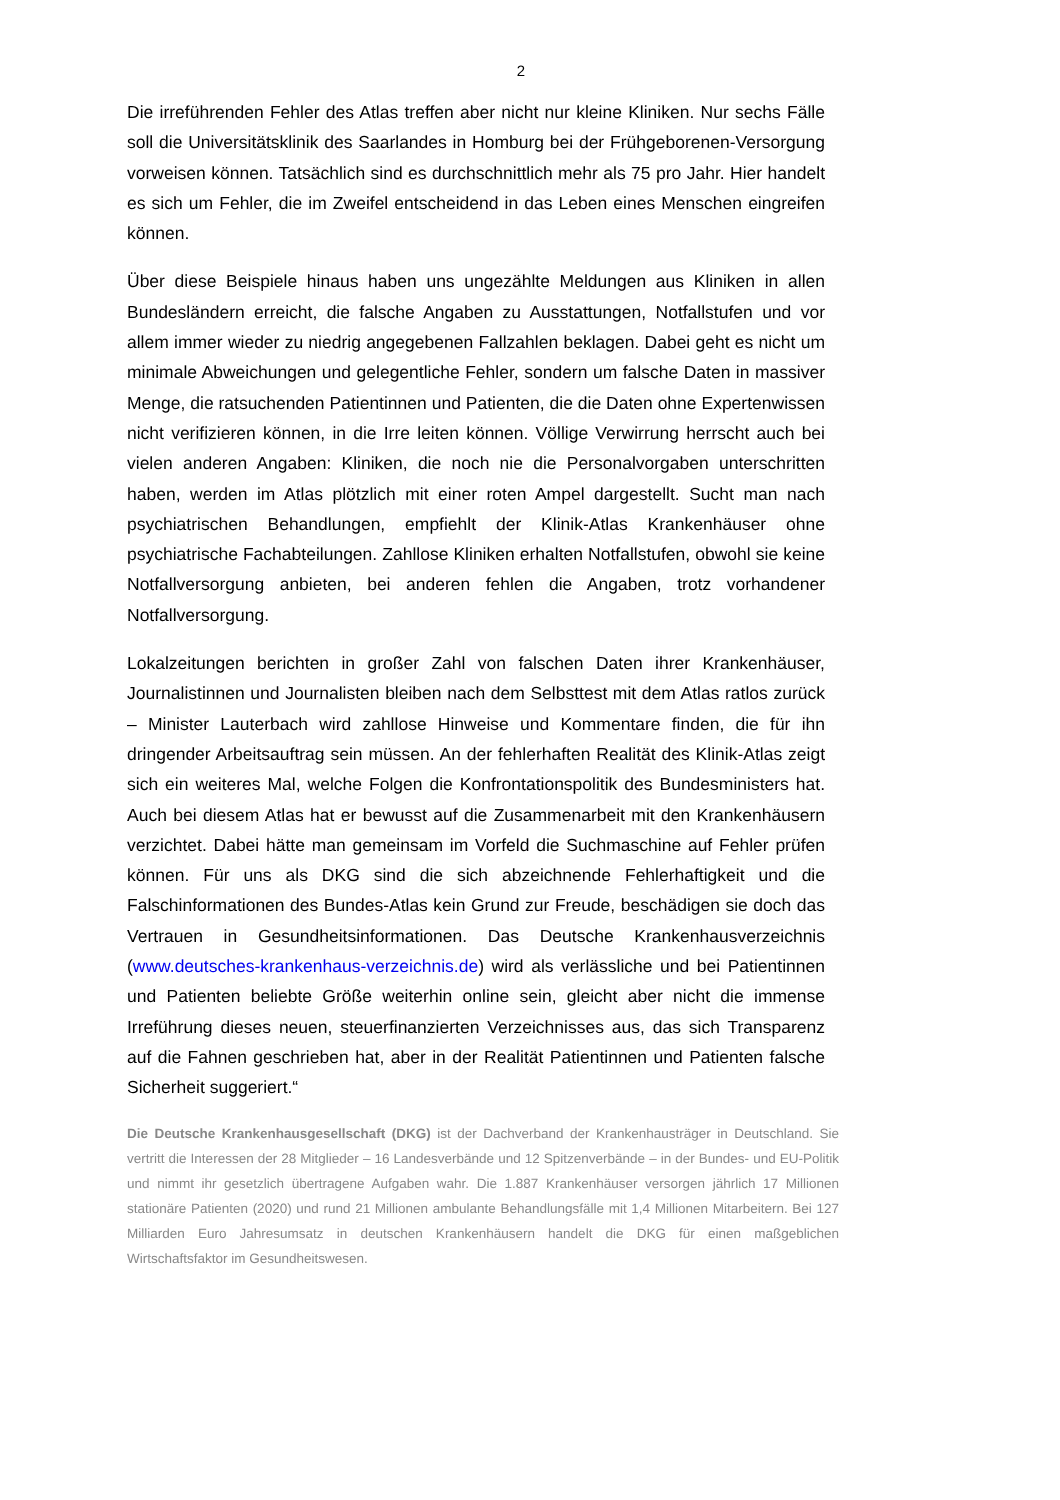2
Die irreführenden Fehler des Atlas treffen aber nicht nur kleine Kliniken. Nur sechs Fälle soll die Universitätsklinik des Saarlandes in Homburg bei der Frühgeborenen-Versorgung vorweisen können. Tatsächlich sind es durchschnittlich mehr als 75 pro Jahr. Hier handelt es sich um Fehler, die im Zweifel entscheidend in das Leben eines Menschen eingreifen können.
Über diese Beispiele hinaus haben uns ungezählte Meldungen aus Kliniken in allen Bundesländern erreicht, die falsche Angaben zu Ausstattungen, Notfallstufen und vor allem immer wieder zu niedrig angegebenen Fallzahlen beklagen. Dabei geht es nicht um minimale Abweichungen und gelegentliche Fehler, sondern um falsche Daten in massiver Menge, die ratsuchenden Patientinnen und Patienten, die die Daten ohne Expertenwissen nicht verifizieren können, in die Irre leiten können. Völlige Verwirrung herrscht auch bei vielen anderen Angaben: Kliniken, die noch nie die Personalvorgaben unterschritten haben, werden im Atlas plötzlich mit einer roten Ampel dargestellt. Sucht man nach psychiatrischen Behandlungen, empfiehlt der Klinik-Atlas Krankenhäuser ohne psychiatrische Fachabteilungen. Zahllose Kliniken erhalten Notfallstufen, obwohl sie keine Notfallversorgung anbieten, bei anderen fehlen die Angaben, trotz vorhandener Notfallversorgung.
Lokalzeitungen berichten in großer Zahl von falschen Daten ihrer Krankenhäuser, Journalistinnen und Journalisten bleiben nach dem Selbsttest mit dem Atlas ratlos zurück – Minister Lauterbach wird zahllose Hinweise und Kommentare finden, die für ihn dringender Arbeitsauftrag sein müssen. An der fehlerhaften Realität des Klinik-Atlas zeigt sich ein weiteres Mal, welche Folgen die Konfrontationspolitik des Bundesministers hat. Auch bei diesem Atlas hat er bewusst auf die Zusammenarbeit mit den Krankenhäusern verzichtet. Dabei hätte man gemeinsam im Vorfeld die Suchmaschine auf Fehler prüfen können. Für uns als DKG sind die sich abzeichnende Fehlerhaftigkeit und die Falschinformationen des Bundes-Atlas kein Grund zur Freude, beschädigen sie doch das Vertrauen in Gesundheitsinformationen. Das Deutsche Krankenhausverzeichnis (www.deutsches-krankenhaus-verzeichnis.de) wird als verlässliche und bei Patientinnen und Patienten beliebte Größe weiterhin online sein, gleicht aber nicht die immense Irreführung dieses neuen, steuerfinanzierten Verzeichnisses aus, das sich Transparenz auf die Fahnen geschrieben hat, aber in der Realität Patientinnen und Patienten falsche Sicherheit suggeriert.“
Die Deutsche Krankenhausgesellschaft (DKG) ist der Dachverband der Krankenhausträger in Deutschland. Sie vertritt die Interessen der 28 Mitglieder – 16 Landesverbände und 12 Spitzenverbände – in der Bundes- und EU-Politik und nimmt ihr gesetzlich übertragene Aufgaben wahr. Die 1.887 Krankenhäuser versorgen jährlich 17 Millionen stationäre Patienten (2020) und rund 21 Millionen ambulante Behandlungsfälle mit 1,4 Millionen Mitarbeitern. Bei 127 Milliarden Euro Jahresumsatz in deutschen Krankenhäusern handelt die DKG für einen maßgeblichen Wirtschaftsfaktor im Gesundheitswesen.